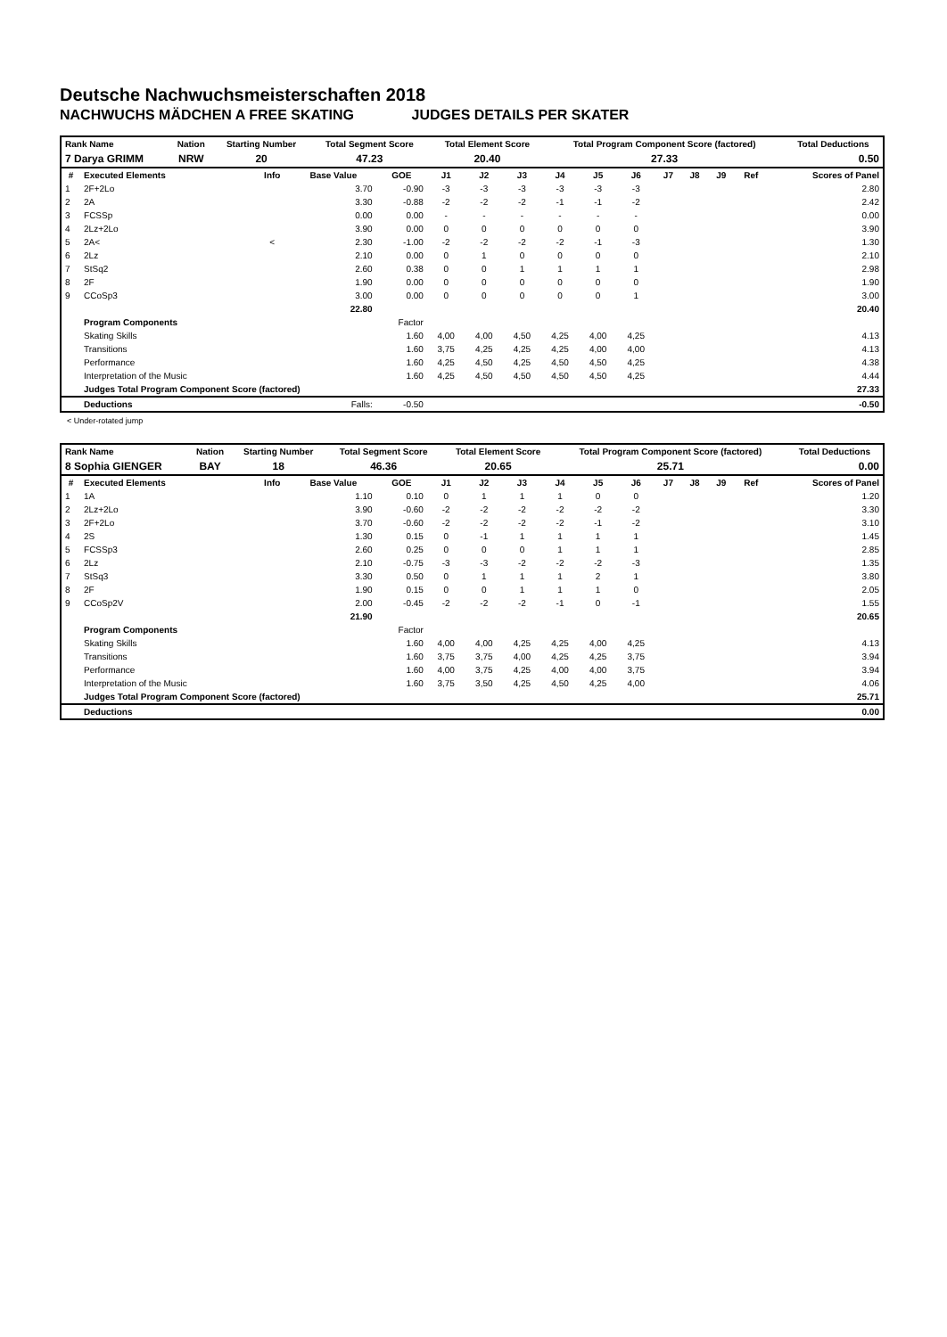Deutsche Nachwuchsmeisterschaften 2018
NACHWUCHS MÄDCHEN A FREE SKATING JUDGES DETAILS PER SKATER
| Rank Name | Nation | Starting Number | Total Segment Score | Total Element Score | Total Program Component Score (factored) | Total Deductions |
| --- | --- | --- | --- | --- | --- | --- |
| 7 Darya GRIMM | NRW | 20 | 47.23 | 20.40 | 27.33 | 0.50 |
| # | Executed Elements | Info | Base Value | GOE | J1 | J2 | J3 | J4 | J5 | J6 | J7 | J8 | J9 | Ref | Scores of Panel |
| --- | --- | --- | --- | --- | --- | --- | --- | --- | --- | --- | --- | --- | --- | --- | --- |
| 1 | 2F+2Lo | | 3.70 | -0.90 | -3 | -3 | -3 | -3 | -3 | -3 | | | | | 2.80 |
| 2 | 2A | | 3.30 | -0.88 | -2 | -2 | -2 | -1 | -1 | -2 | | | | | 2.42 |
| 3 | FCSSp | | 0.00 | 0.00 | - | - | - | - | - | - | | | | | 0.00 |
| 4 | 2Lz+2Lo | | 3.90 | 0.00 | 0 | 0 | 0 | 0 | 0 | 0 | | | | | 3.90 |
| 5 | 2A< | < | 2.30 | -1.00 | -2 | -2 | -2 | -2 | -1 | -3 | | | | | 1.30 |
| 6 | 2Lz | | 2.10 | 0.00 | 0 | 1 | 0 | 0 | 0 | 0 | | | | | 2.10 |
| 7 | StSq2 | | 2.60 | 0.38 | 0 | 0 | 1 | 1 | 1 | 1 | | | | | 2.98 |
| 8 | 2F | | 1.90 | 0.00 | 0 | 0 | 0 | 0 | 0 | 0 | | | | | 1.90 |
| 9 | CCoSp3 | | 3.00 | 0.00 | 0 | 0 | 0 | 0 | 0 | 1 | | | | | 3.00 |
| | | | 22.80 | | | | | | | | | | | | 20.40 |
| | Program Components | | | Factor | | | | | | | | | | | |
| | Skating Skills | | | 1.60 | 4,00 | 4,00 | 4,50 | 4,25 | 4,00 | 4,25 | | | | | 4.13 |
| | Transitions | | | 1.60 | 3,75 | 4,25 | 4,25 | 4,25 | 4,00 | 4,00 | | | | | 4.13 |
| | Performance | | | 1.60 | 4,25 | 4,50 | 4,25 | 4,50 | 4,50 | 4,25 | | | | | 4.38 |
| | Interpretation of the Music | | | 1.60 | 4,25 | 4,50 | 4,50 | 4,50 | 4,50 | 4,25 | | | | | 4.44 |
| | Judges Total Program Component Score (factored) | | | | | | | | | | | | | | 27.33 |
| | Deductions | | Falls: | -0.50 | | | | | | | | | | | -0.50 |
< Under-rotated jump
| Rank Name | Nation | Starting Number | Total Segment Score | Total Element Score | Total Program Component Score (factored) | Total Deductions |
| --- | --- | --- | --- | --- | --- | --- |
| 8 Sophia GIENGER | BAY | 18 | 46.36 | 20.65 | 25.71 | 0.00 |
| # | Executed Elements | Info | Base Value | GOE | J1 | J2 | J3 | J4 | J5 | J6 | J7 | J8 | J9 | Ref | Scores of Panel |
| --- | --- | --- | --- | --- | --- | --- | --- | --- | --- | --- | --- | --- | --- | --- | --- |
| 1 | 1A | | 1.10 | 0.10 | 0 | 1 | 1 | 1 | 0 | 0 | | | | | 1.20 |
| 2 | 2Lz+2Lo | | 3.90 | -0.60 | -2 | -2 | -2 | -2 | -2 | -2 | | | | | 3.30 |
| 3 | 2F+2Lo | | 3.70 | -0.60 | -2 | -2 | -2 | -2 | -1 | -2 | | | | | 3.10 |
| 4 | 2S | | 1.30 | 0.15 | 0 | -1 | 1 | 1 | 1 | 1 | | | | | 1.45 |
| 5 | FCSSp3 | | 2.60 | 0.25 | 0 | 0 | 0 | 1 | 1 | 1 | | | | | 2.85 |
| 6 | 2Lz | | 2.10 | -0.75 | -3 | -3 | -2 | -2 | -2 | -3 | | | | | 1.35 |
| 7 | StSq3 | | 3.30 | 0.50 | 0 | 1 | 1 | 1 | 2 | 1 | | | | | 3.80 |
| 8 | 2F | | 1.90 | 0.15 | 0 | 0 | 1 | 1 | 1 | 0 | | | | | 2.05 |
| 9 | CCoSp2V | | 2.00 | -0.45 | -2 | -2 | -2 | -1 | 0 | -1 | | | | | 1.55 |
| | | | 21.90 | | | | | | | | | | | | 20.65 |
| | Program Components | | | Factor | | | | | | | | | | | |
| | Skating Skills | | | 1.60 | 4,00 | 4,00 | 4,25 | 4,25 | 4,00 | 4,25 | | | | | 4.13 |
| | Transitions | | | 1.60 | 3,75 | 3,75 | 4,00 | 4,25 | 4,25 | 3,75 | | | | | 3.94 |
| | Performance | | | 1.60 | 4,00 | 3,75 | 4,25 | 4,00 | 4,00 | 3,75 | | | | | 3.94 |
| | Interpretation of the Music | | | 1.60 | 3,75 | 3,50 | 4,25 | 4,50 | 4,25 | 4,00 | | | | | 4.06 |
| | Judges Total Program Component Score (factored) | | | | | | | | | | | | | | 25.71 |
| | Deductions | | | | | | | | | | | | | | 0.00 |